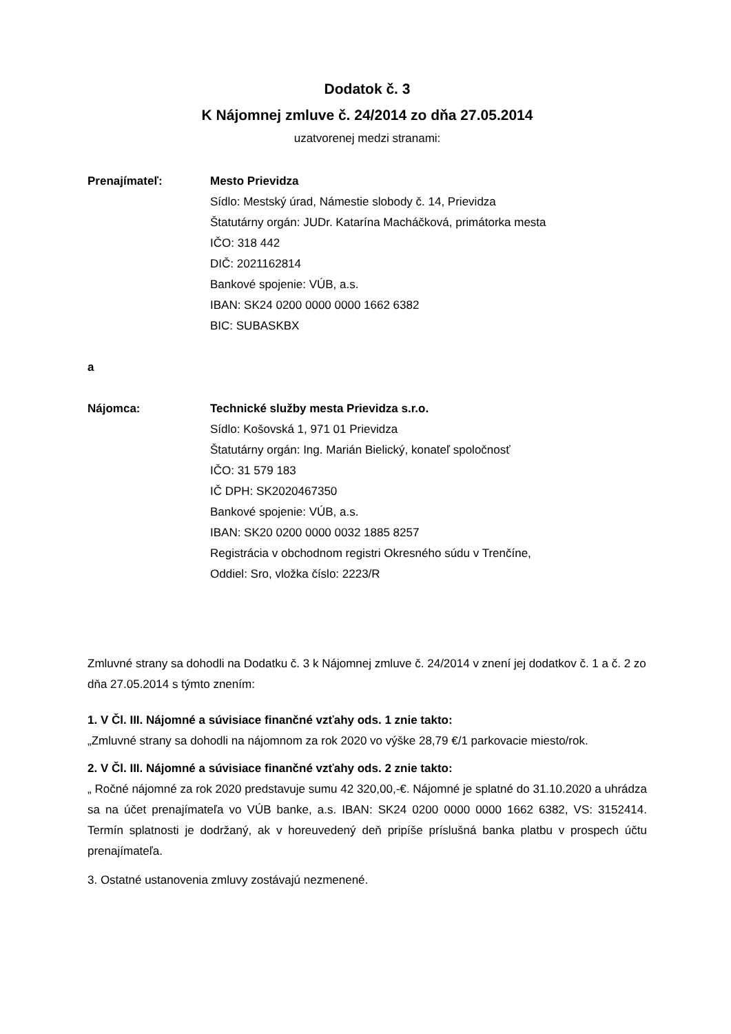Dodatok č. 3
K Nájomnej zmluve č. 24/2014 zo dňa 27.05.2014
uzatvorenej medzi stranami:
Prenajímateľ: Mesto Prievidza
Sídlo: Mestský úrad, Námestie slobody č. 14, Prievidza
Štatutárny orgán: JUDr. Katarína Macháčková, primátorka mesta
IČO: 318 442
DIČ: 2021162814
Bankové spojenie: VÚB, a.s.
IBAN: SK24 0200 0000 0000 1662 6382
BIC: SUBASKBX
a
Nájomca: Technické služby mesta Prievidza s.r.o.
Sídlo: Košovská 1, 971 01 Prievidza
Štatutárny orgán: Ing. Marián Bielický, konateľ spoločnosť
IČO: 31 579 183
IČ DPH: SK2020467350
Bankové spojenie: VÚB, a.s.
IBAN: SK20 0200 0000 0032 1885 8257
Registrácia v obchodnom registri Okresného súdu v Trenčíne,
Oddiel: Sro, vložka číslo: 2223/R
Zmluvné strany sa dohodli na Dodatku č. 3 k Nájomnej zmluve č. 24/2014 v znení jej dodatkov č. 1 a č. 2 zo dňa 27.05.2014 s týmto znením:
1. V Čl. III. Nájomné a súvisiace finančné vzťahy ods. 1 znie takto:
„Zmluvné strany sa dohodli na nájomnom za rok 2020 vo výške 28,79 €/1 parkovacie miesto/rok.
2. V Čl. III. Nájomné a súvisiace finančné vzťahy ods. 2 znie takto:
„ Ročné nájomné za rok 2020 predstavuje sumu 42 320,00,-€. Nájomné je splatné do 31.10.2020 a uhrádza sa na účet prenajímateľa vo VÚB banke, a.s. IBAN: SK24 0200 0000 0000 1662 6382, VS: 3152414. Termín splatnosti je dodržaný, ak v horeuvedený deň pripíše príslušná banka platbu v prospech účtu prenajímateľa.
3. Ostatné ustanovenia zmluvy zostávajú nezmenené.